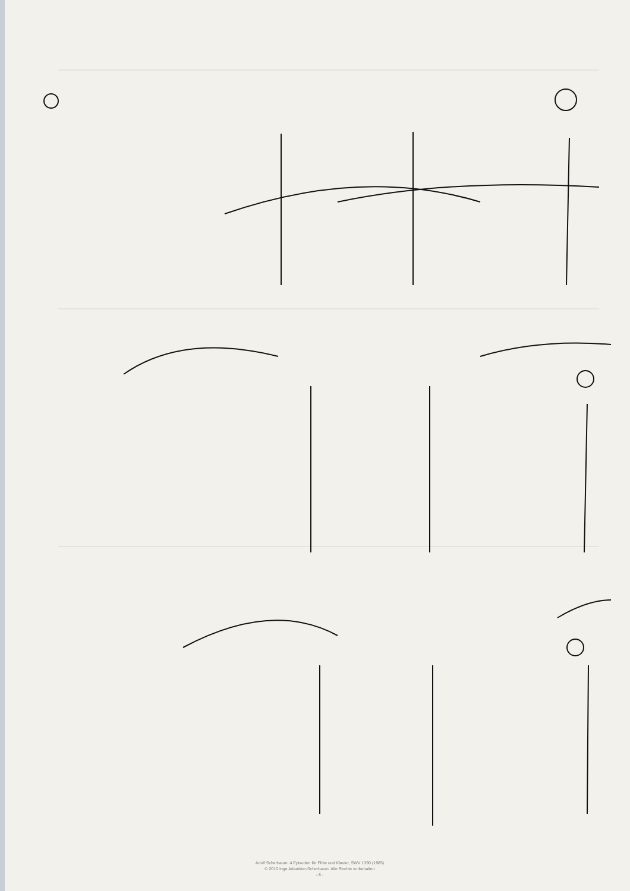Adolf Scherbaum: 4 Episoden für Flöte und Klavier, SWV 1390 (1985)
© 2010 Inge Adamkier-Scherbaum. Alle Rechte vorbehalten
- 8 -